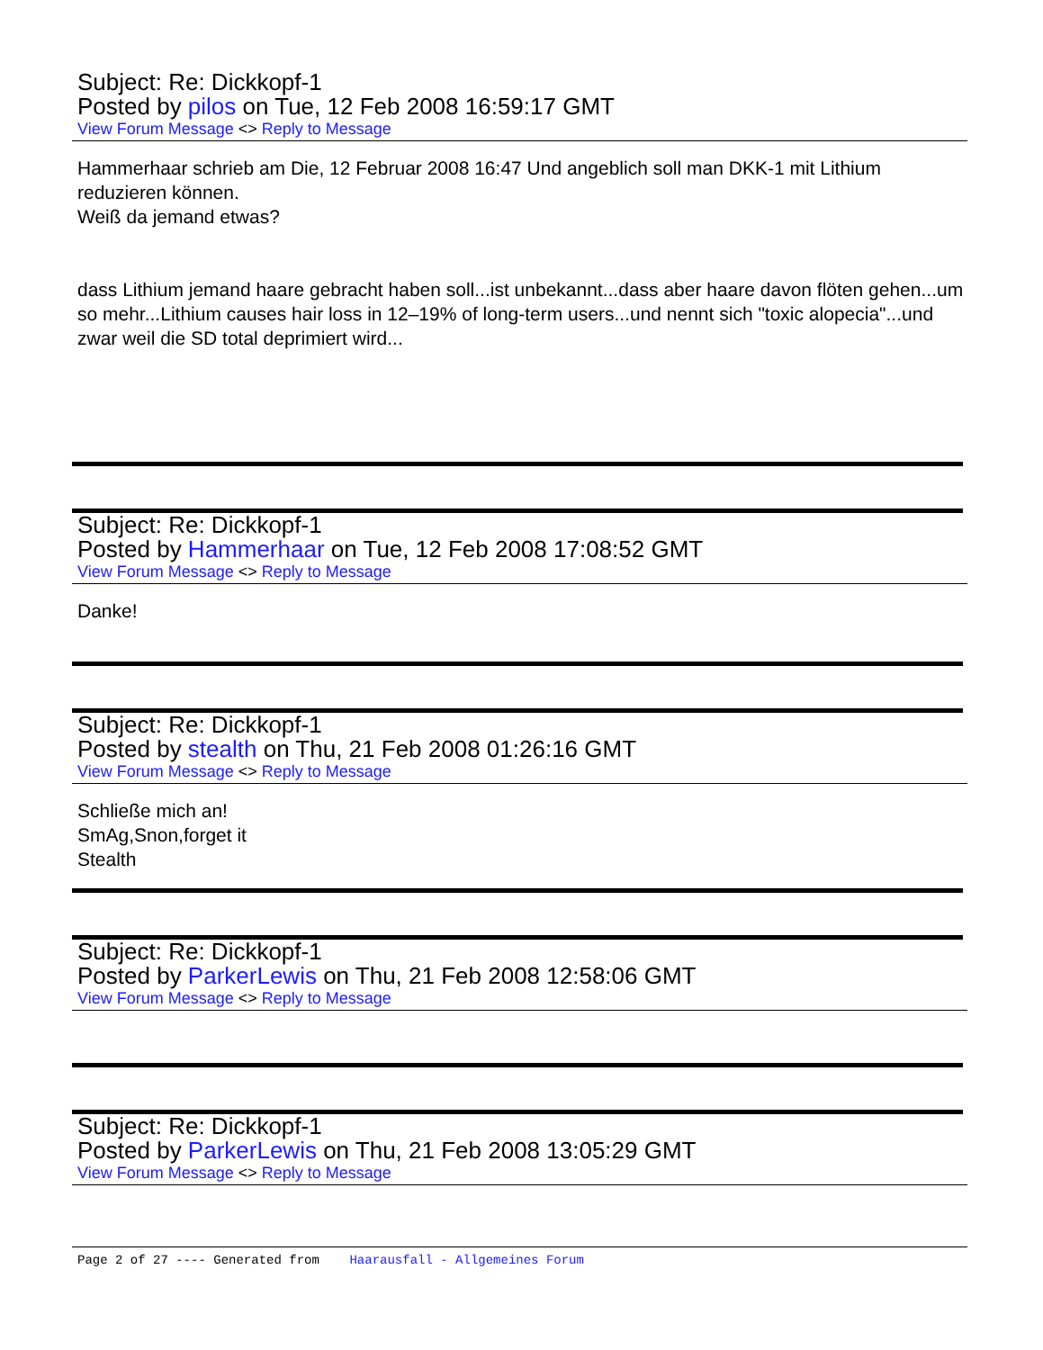Subject: Re: Dickkopf-1
Posted by pilos on Tue, 12 Feb 2008 16:59:17 GMT
View Forum Message <> Reply to Message
Hammerhaar schrieb am Die, 12 Februar 2008 16:47 Und angeblich soll man DKK-1 mit Lithium reduzieren können.
Weiß da jemand etwas?
dass Lithium jemand haare gebracht haben soll...ist unbekannt...dass aber haare davon flöten gehen...um so mehr...Lithium causes hair loss in 12–19% of long-term users...und nennt sich "toxic alopecia"...und zwar weil die SD total deprimiert wird...
Subject: Re: Dickkopf-1
Posted by Hammerhaar on Tue, 12 Feb 2008 17:08:52 GMT
View Forum Message <> Reply to Message
Danke!
Subject: Re: Dickkopf-1
Posted by stealth on Thu, 21 Feb 2008 01:26:16 GMT
View Forum Message <> Reply to Message
Schließe mich an!
SmAg,Snon,forget it
Stealth
Subject: Re: Dickkopf-1
Posted by ParkerLewis on Thu, 21 Feb 2008 12:58:06 GMT
View Forum Message <> Reply to Message
Subject: Re: Dickkopf-1
Posted by ParkerLewis on Thu, 21 Feb 2008 13:05:29 GMT
View Forum Message <> Reply to Message
Page 2 of 27 ---- Generated from Haarausfall - Allgemeines Forum